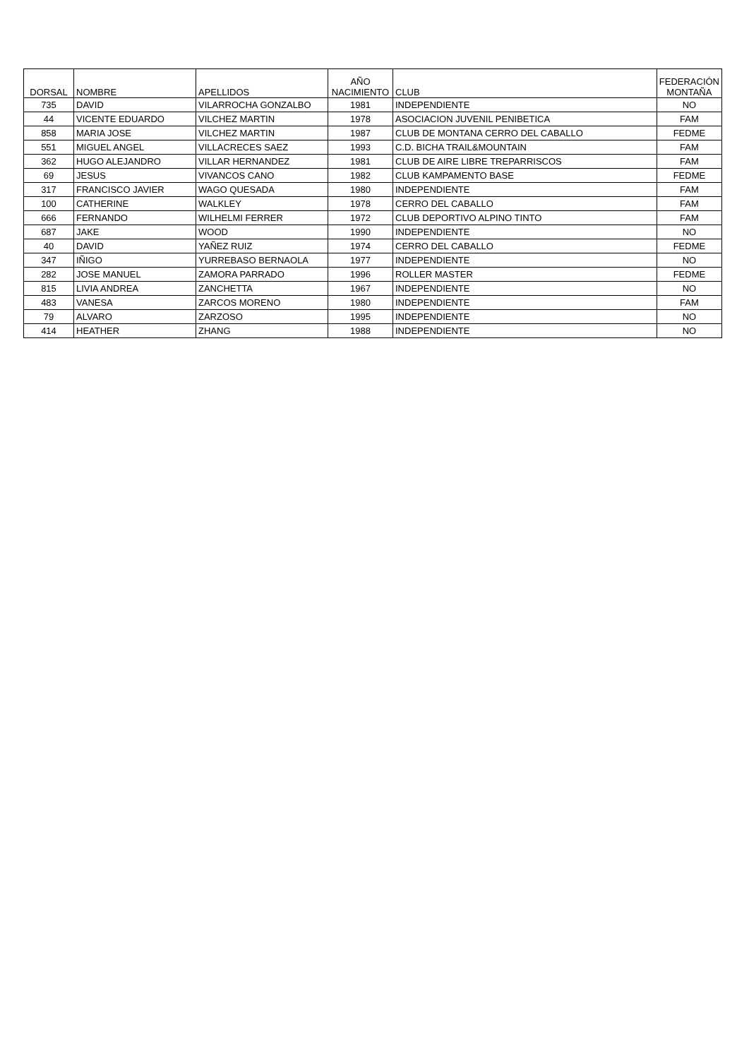| DORSAL | NOMBRE | APELLIDOS | AÑO NACIMIENTO | CLUB | FEDERACIÓN MONTAÑA |
| --- | --- | --- | --- | --- | --- |
| 735 | DAVID | VILARROCHA GONZALBO | 1981 | INDEPENDIENTE | NO |
| 44 | VICENTE EDUARDO | VILCHEZ MARTIN | 1978 | ASOCIACION JUVENIL PENIBETICA | FAM |
| 858 | MARIA JOSE | VILCHEZ MARTIN | 1987 | CLUB DE MONTANA CERRO DEL CABALLO | FEDME |
| 551 | MIGUEL ANGEL | VILLACRECES SAEZ | 1993 | C.D. BICHA TRAIL&MOUNTAIN | FAM |
| 362 | HUGO ALEJANDRO | VILLAR HERNANDEZ | 1981 | CLUB DE AIRE LIBRE TREPARRISCOS | FAM |
| 69 | JESUS | VIVANCOS CANO | 1982 | CLUB KAMPAMENTO BASE | FEDME |
| 317 | FRANCISCO JAVIER | WAGO QUESADA | 1980 | INDEPENDIENTE | FAM |
| 100 | CATHERINE | WALKLEY | 1978 | CERRO DEL CABALLO | FAM |
| 666 | FERNANDO | WILHELMI FERRER | 1972 | CLUB DEPORTIVO ALPINO TINTO | FAM |
| 687 | JAKE | WOOD | 1990 | INDEPENDIENTE | NO |
| 40 | DAVID | YAÑEZ RUIZ | 1974 | CERRO DEL CABALLO | FEDME |
| 347 | IÑIGO | YURREBASO BERNAOLA | 1977 | INDEPENDIENTE | NO |
| 282 | JOSE MANUEL | ZAMORA PARRADO | 1996 | ROLLER MASTER | FEDME |
| 815 | LIVIA ANDREA | ZANCHETTA | 1967 | INDEPENDIENTE | NO |
| 483 | VANESA | ZARCOS MORENO | 1980 | INDEPENDIENTE | FAM |
| 79 | ALVARO | ZARZOSO | 1995 | INDEPENDIENTE | NO |
| 414 | HEATHER | ZHANG | 1988 | INDEPENDIENTE | NO |